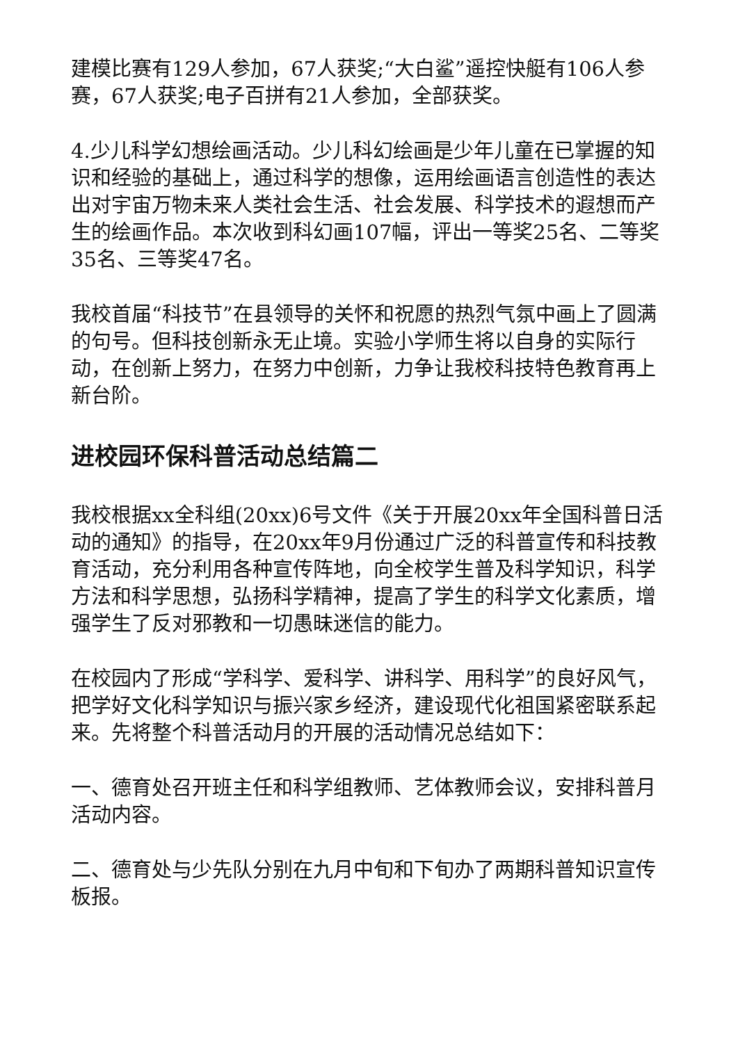建模比赛有129人参加，67人获奖;“大白鲨”遥控快艇有106人参赛，67人获奖;电子百拼有21人参加，全部获奖。
4.少儿科学幻想绘画活动。少儿科幻绘画是少年儿童在已掌握的知识和经验的基础上，通过科学的想像，运用绘画语言创造性的表达出对宇宙万物未来人类社会生活、社会发展、科学技术的遐想而产生的绘画作品。本次收到科幻画107幅，评出一等奖25名、二等奖35名、三等奖47名。
我校首届“科技节”在县领导的关怀和祝愿的热烈气氛中画上了圆满的句号。但科技创新永无止境。实验小学师生将以自身的实际行动，在创新上努力，在努力中创新，力争让我校科技特色教育再上新台阶。
进校园环保科普活动总结篇二
我校根据xx全科组(20xx)6号文件《关于开展20xx年全国科普日活动的通知》的指导，在20xx年9月份通过广泛的科普宣传和科技教育活动，充分利用各种宣传阵地，向全校学生普及科学知识，科学方法和科学思想，弘扬科学精神，提高了学生的科学文化素质，增强学生了反对邪教和一切愚昧迷信的能力。
在校园内了形成“学科学、爱科学、讲科学、用科学”的良好风气，把学好文化科学知识与振兴家乡经济，建设现代化祖国紧密联系起来。先将整个科普活动月的开展的活动情况总结如下：
一、德育处召开班主任和科学组教师、艺体教师会议，安排科普月活动内容。
二、德育处与少先队分别在九月中旬和下旬办了两期科普知识宣传板报。